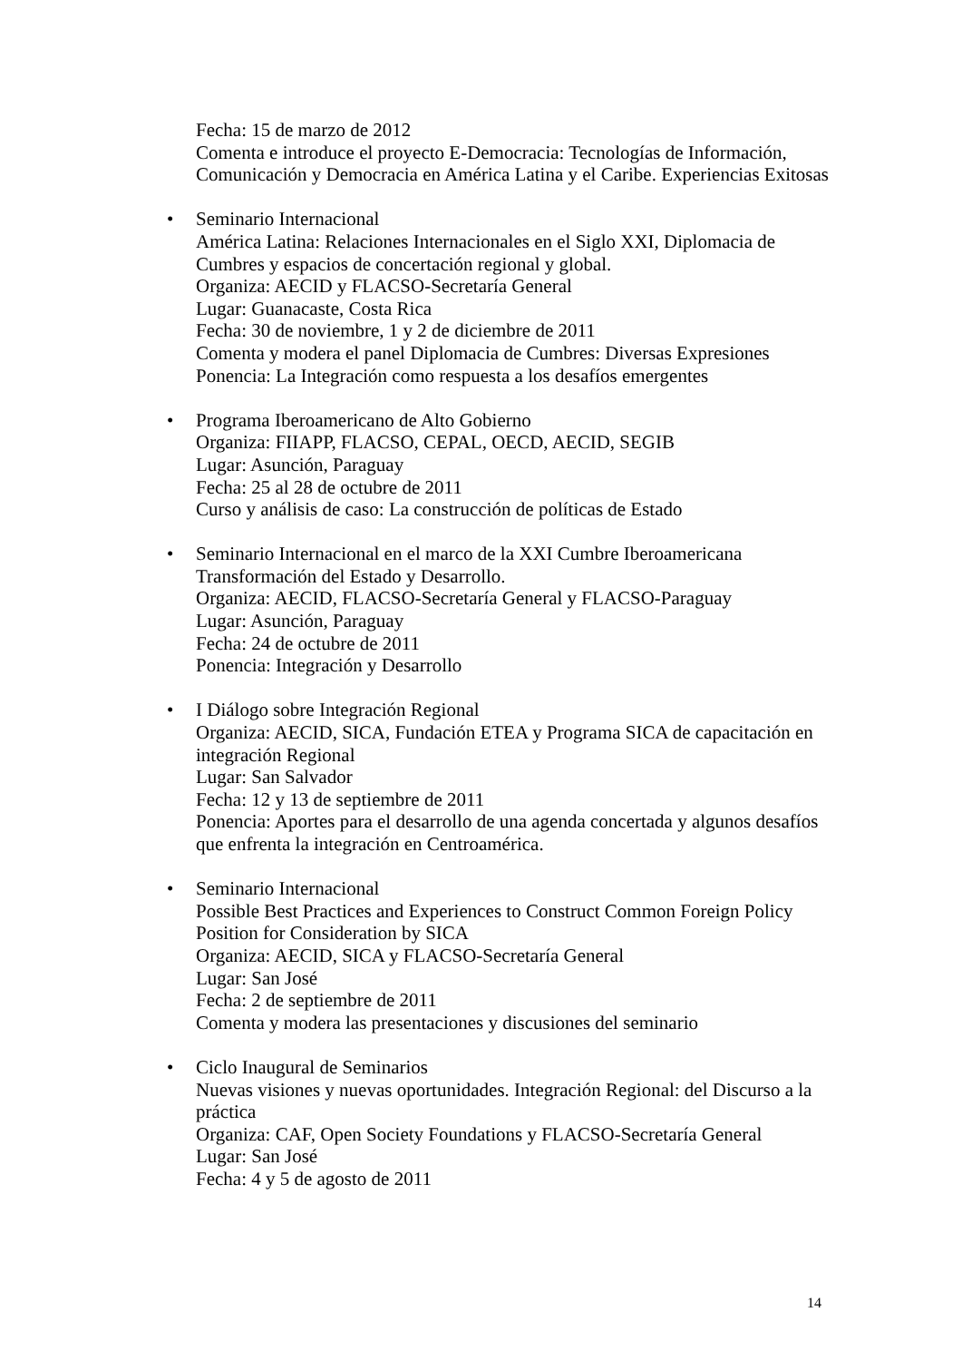Fecha: 15 de marzo de 2012
Comenta e introduce el proyecto E-Democracia: Tecnologías de Información, Comunicación y Democracia en América Latina y el Caribe. Experiencias Exitosas
Seminario Internacional
América Latina: Relaciones Internacionales en el Siglo XXI, Diplomacia de Cumbres y espacios de concertación regional y global.
Organiza: AECID y FLACSO-Secretaría General
Lugar: Guanacaste, Costa Rica
Fecha: 30 de noviembre, 1 y 2 de diciembre de 2011
Comenta y modera el panel Diplomacia de Cumbres: Diversas Expresiones
Ponencia: La Integración como respuesta a los desafíos emergentes
Programa Iberoamericano de Alto Gobierno
Organiza: FIIAPP, FLACSO, CEPAL, OECD, AECID, SEGIB
Lugar: Asunción, Paraguay
Fecha: 25 al 28 de octubre de 2011
Curso y análisis de caso: La construcción de políticas de Estado
Seminario Internacional en el marco de la XXI Cumbre Iberoamericana
Transformación del Estado y Desarrollo.
Organiza: AECID, FLACSO-Secretaría General y FLACSO-Paraguay
Lugar: Asunción, Paraguay
Fecha: 24 de octubre de 2011
Ponencia: Integración y Desarrollo
I Diálogo sobre Integración Regional
Organiza: AECID, SICA, Fundación ETEA y Programa SICA de capacitación en integración Regional
Lugar: San Salvador
Fecha: 12 y 13 de septiembre de 2011
Ponencia: Aportes para el desarrollo de una agenda concertada y algunos desafíos que enfrenta la integración en Centroamérica.
Seminario Internacional
Possible Best Practices and Experiences to Construct Common Foreign Policy Position for Consideration by SICA
Organiza: AECID, SICA y FLACSO-Secretaría General
Lugar: San José
Fecha: 2 de septiembre de 2011
Comenta y modera las presentaciones y discusiones del seminario
Ciclo Inaugural de Seminarios
Nuevas visiones y nuevas oportunidades. Integración Regional: del Discurso a la práctica
Organiza: CAF, Open Society Foundations y FLACSO-Secretaría General
Lugar: San José
Fecha: 4 y 5 de agosto de 2011
14